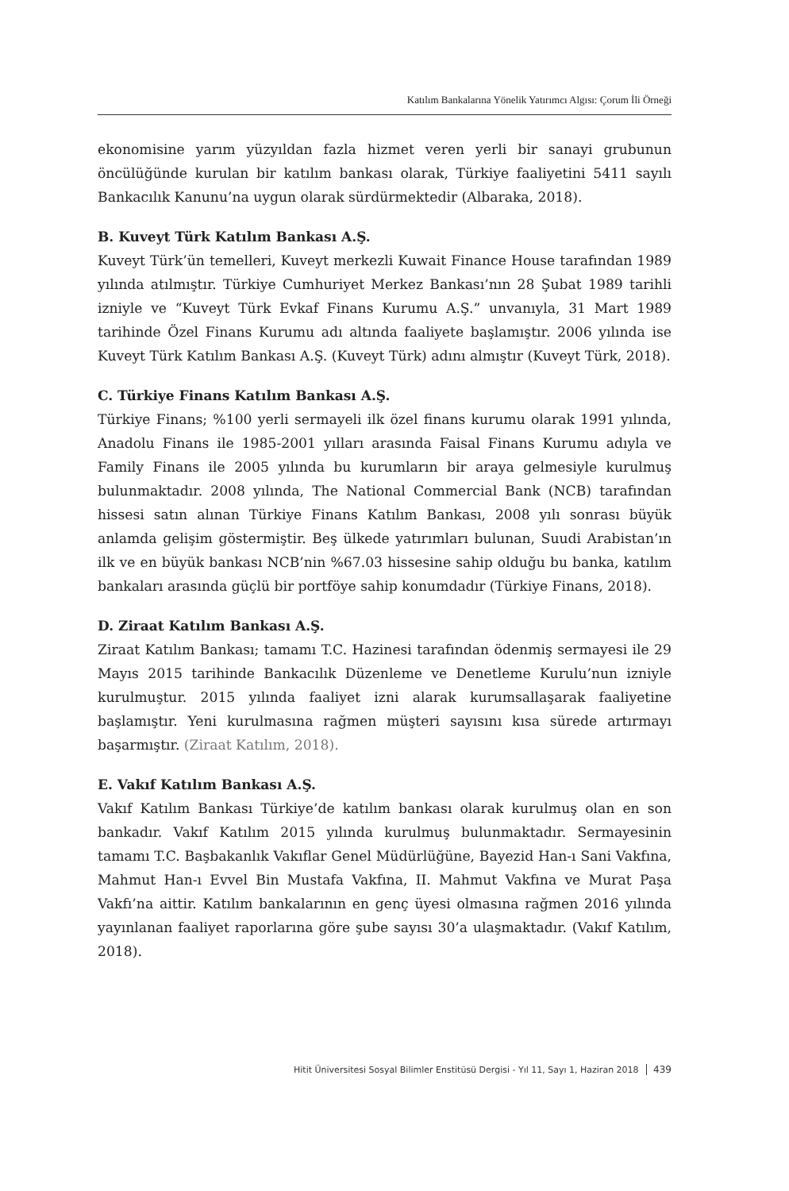Katılım Bankalarına Yönelik Yatırımcı Algısı: Çorum İli Örneği
ekonomisine yarım yüzyıldan fazla hizmet veren yerli bir sanayi grubunun öncülüğünde kurulan bir katılım bankası olarak, Türkiye faaliyetini 5411 sayılı Bankacılık Kanunu’na uygun olarak sürdürmektedir (Albaraka, 2018).
B. Kuveyt Türk Katılım Bankası A.Ş.
Kuveyt Türk’ün temelleri, Kuveyt merkezli Kuwait Finance House tarafından 1989 yılında atılmıştır. Türkiye Cumhuriyet Merkez Bankası’nın 28 Şubat 1989 tarihli izniyle ve “Kuveyt Türk Evkaf Finans Kurumu A.Ş.” unvanıyla, 31 Mart 1989 tarihinde Özel Finans Kurumu adı altında faaliyete başlamıştır. 2006 yılında ise Kuveyt Türk Katılım Bankası A.Ş. (Kuveyt Türk) adını almıştır (Kuveyt Türk, 2018).
C. Türkiye Finans Katılım Bankası A.Ş.
Türkiye Finans; %100 yerli sermayeli ilk özel finans kurumu olarak 1991 yılında, Anadolu Finans ile 1985-2001 yılları arasında Faisal Finans Kurumu adıyla ve Family Finans ile 2005 yılında bu kurumların bir araya gelmesiyle kurulmuş bulunmaktadır. 2008 yılında, The National Commercial Bank (NCB) tarafından hissesi satın alınan Türkiye Finans Katılım Bankası, 2008 yılı sonrası büyük anlamda gelişim göstermiştir. Beş ülkede yatırımları bulunan, Suudi Arabistan’ın ilk ve en büyük bankası NCB’nin %67.03 hissesine sahip olduğu bu banka, katılım bankaları arasında güçlü bir portföye sahip konumdadır (Türkiye Finans, 2018).
D. Ziraat Katılım Bankası A.Ş.
Ziraat Katılım Bankası; tamamı T.C. Hazinesi tarafından ödenmiş sermayesi ile 29 Mayıs 2015 tarihinde Bankacılık Düzenleme ve Denetleme Kurulu’nun izniyle kurulmuştur. 2015 yılında faaliyet izni alarak kurumsallaşarak faaliyetine başlamıştır. Yeni kurulmasına rağmen müşteri sayısını kısa sürede artırmayı başarmıştır. (Ziraat Katılım, 2018).
E. Vakıf Katılım Bankası A.Ş.
Vakıf Katılım Bankası Türkiye’de katılım bankası olarak kurulmuş olan en son bankadır. Vakıf Katılım 2015 yılında kurulmuş bulunmaktadır. Sermayesinin tamamı T.C. Başbakanlık Vakıflar Genel Müdürlüğüne, Bayezid Han-ı Sani Vakfına, Mahmut Han-ı Evvel Bin Mustafa Vakfına, II. Mahmut Vakfına ve Murat Paşa Vakfı’na aittir. Katılım bankalarının en genç üyesi olmasına rağmen 2016 yılında yayınlanan faaliyet raporlarına göre şube sayısı 30’a ulaşmaktadır. (Vakıf Katılım, 2018).
Hitit Üniversitesi Sosyal Bilimler Enstitüsü Dergisi - Yıl 11, Sayı 1, Haziran 2018 439